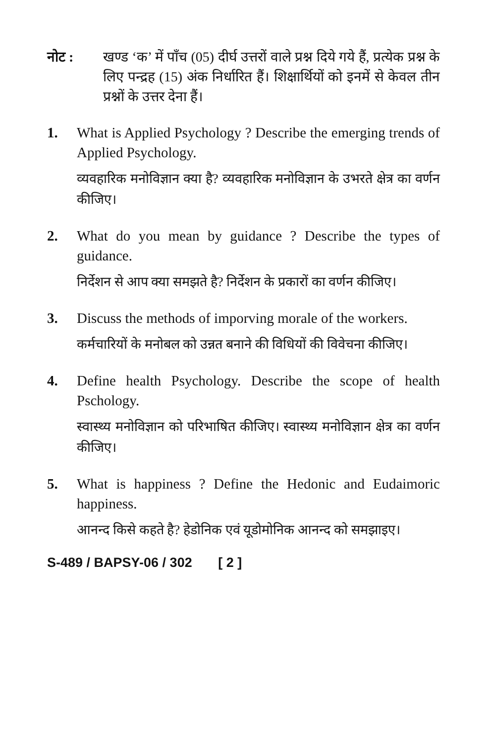नोट : खण्ड ‘क’ में पाँच (05) दीर्घ उत्तरों वाले प्रश्न दिये गये हैं, प्रत्येक प्रश्न के लिए पन्द्रह (15) अंक निर्धारित हैं। शिक्षार्थियों को इनमें से केवल तीन प्रश्नों के उत्तर देना हैं।
1. What is Applied Psychology ? Describe the emerging trends of Applied Psychology.
व्यवहारिक मनोविज्ञान क्या है? व्यवहारिक मनोविज्ञान के उभरते क्षेत्र का वर्णन कीजिए।
2. What do you mean by guidance ? Describe the types of guidance.
निर्देशन से आप क्या समझते है? निर्देशन के प्रकारों का वर्णन कीजिए।
3. Discuss the methods of imporving morale of the workers.
कर्मचारियों के मनोबल को उन्नत बनाने की विधियों की विवेचना कीजिए।
4. Define health Psychology. Describe the scope of health Pschology.
स्वास्थ्य मनोविज्ञान को परिभाषित कीजिए। स्वास्थ्य मनोविज्ञान क्षेत्र का वर्णन कीजिए।
5. What is happiness ? Define the Hedonic and Eudaimoric happiness.
आनन्द किसे कहते है? हेडोनिक एवं यूडोमोनिक आनन्द को समझाइए।
S-489 / BAPSY-06 / 302 [ 2 ]